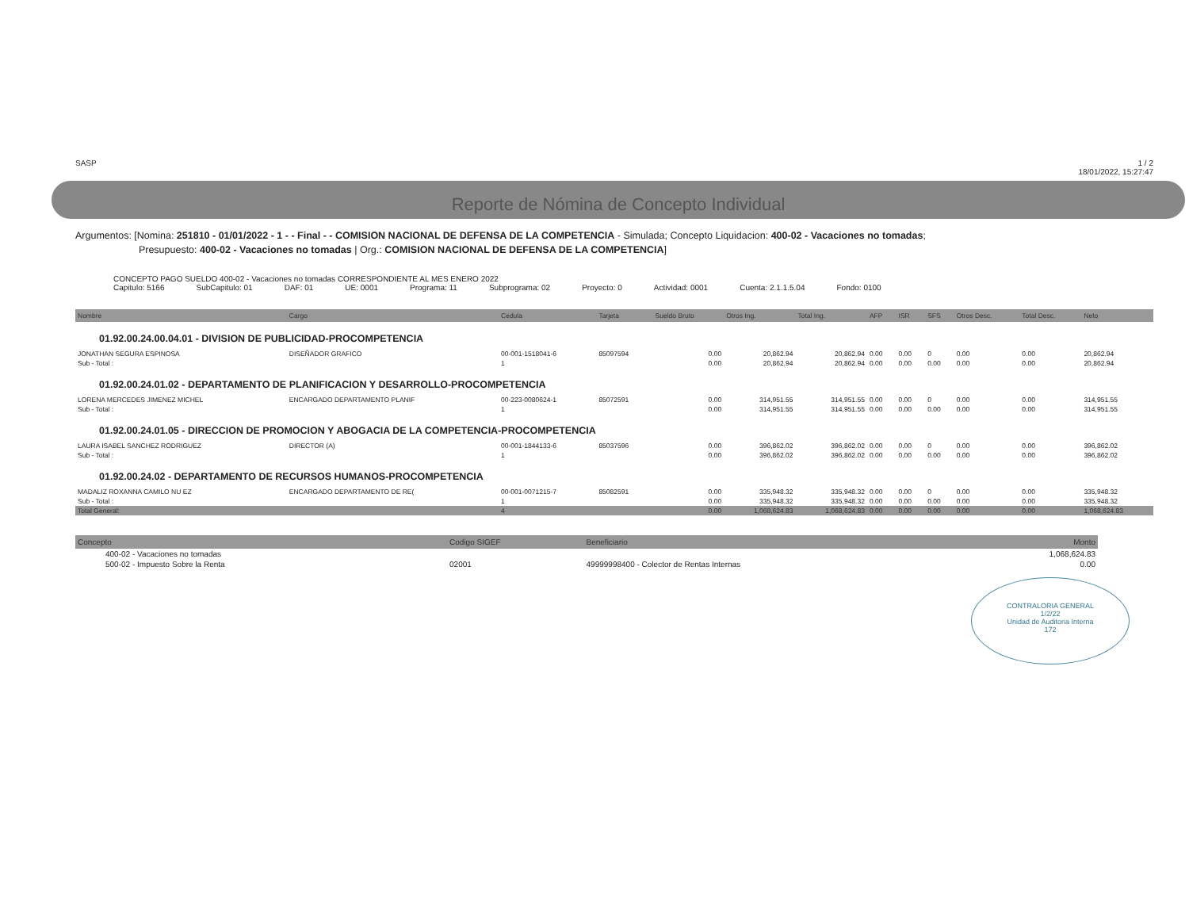SASP 1 / 2
18/01/2022, 15:27:47
Reporte de Nómina de Concepto Individual
Argumentos: [Nomina: 251810 - 01/01/2022 - 1 - - Final - - COMISION NACIONAL DE DEFENSA DE LA COMPETENCIA - Simulada; Concepto Liquidacion: 400-02 - Vacaciones no tomadas;
Presupuesto: 400-02 - Vacaciones no tomadas | Org.: COMISION NACIONAL DE DEFENSA DE LA COMPETENCIA]
CONCEPTO PAGO SUELDO 400-02 - Vacaciones no tomadas CORRESPONDIENTE AL MES ENERO 2022
Capitulo: 5166 SubCapitulo: 01 DAF: 01 UE: 0001 Programa: 11 Subprograma: 02 Proyecto: 0 Actividad: 0001 Cuenta: 2.1.1.5.04 Fondo: 0100
| Nombre | Cargo | Cedula | Tarjeta | Sueldo Bruto | Otros Ing. | Total Ing. | AFP | ISR | SFS | Otros Desc. | Total Desc. | Neto |
| --- | --- | --- | --- | --- | --- | --- | --- | --- | --- | --- | --- | --- |
| 01.92.00.24.00.04.01 - DIVISION DE PUBLICIDAD-PROCOMPETENCIA | | | | | | | | | | | | |
| JONATHAN SEGURA ESPINOSA | DISEÑADOR GRAFICO | 00-001-1518041-6 | 85097594 | 0.00 | 20,862.94 | 20,862.94 | 0.00 | 0.00 | 0 | 0.00 | 0.00 | 20,862.94 |
| Sub - Total : | | 1 | | 0.00 | 20,862.94 | 20,862.94 | 0.00 | 0.00 | 0.00 | 0.00 | 0.00 | 20,862.94 |
| 01.92.00.24.01.02 - DEPARTAMENTO DE PLANIFICACION Y DESARROLLO-PROCOMPETENCIA | | | | | | | | | | | | |
| LORENA MERCEDES JIMENEZ MICHEL | ENCARGADO DEPARTAMENTO PLANIF | 00-223-0080624-1 | 85072591 | 0.00 | 314,951.55 | 314,951.55 | 0.00 | 0.00 | 0 | 0.00 | 0.00 | 314,951.55 |
| Sub - Total : | | 1 | | 0.00 | 314,951.55 | 314,951.55 | 0.00 | 0.00 | 0.00 | 0.00 | 0.00 | 314,951.55 |
| 01.92.00.24.01.05 - DIRECCION DE PROMOCION Y ABOGACIA DE LA COMPETENCIA-PROCOMPETENCIA | | | | | | | | | | | | |
| LAURA ISABEL SANCHEZ RODRIGUEZ | DIRECTOR (A) | 00-001-1844133-6 | 85037596 | 0.00 | 396,862.02 | 396,862.02 | 0.00 | 0.00 | 0 | 0.00 | 0.00 | 396,862.02 |
| Sub - Total : | | 1 | | 0.00 | 396,862.02 | 396,862.02 | 0.00 | 0.00 | 0.00 | 0.00 | 0.00 | 396,862.02 |
| 01.92.00.24.02 - DEPARTAMENTO DE RECURSOS HUMANOS-PROCOMPETENCIA | | | | | | | | | | | | |
| MADALIZ ROXANNA CAMILO NU EZ | ENCARGADO DEPARTAMENTO DE RE( | 00-001-0071215-7 | 85082591 | 0.00 | 335,948.32 | 335,948.32 | 0.00 | 0.00 | 0 | 0.00 | 0.00 | 335,948.32 |
| Sub - Total : | | 1 | | 0.00 | 335,948.32 | 335,948.32 | 0.00 | 0.00 | 0.00 | 0.00 | 0.00 | 335,948.32 |
| Total General: | | 4 | | 0.00 | 1,068,624.83 | 1,068,624.83 | 0.00 | 0.00 | 0.00 | 0.00 | 0.00 | 1,068,624.83 |
| Concepto | Codigo SIGEF | Beneficiario | Monto |
| --- | --- | --- | --- |
| 400-02 - Vacaciones no tomadas | | | 1,068,624.83 |
| 500-02 - Impuesto Sobre la Renta | 02001 | 49999998400 - Colector de Rentas Internas | 0.00 |
CONTRALORIA GENERAL
1/2/22
Unidad de Auditoria Interna
172